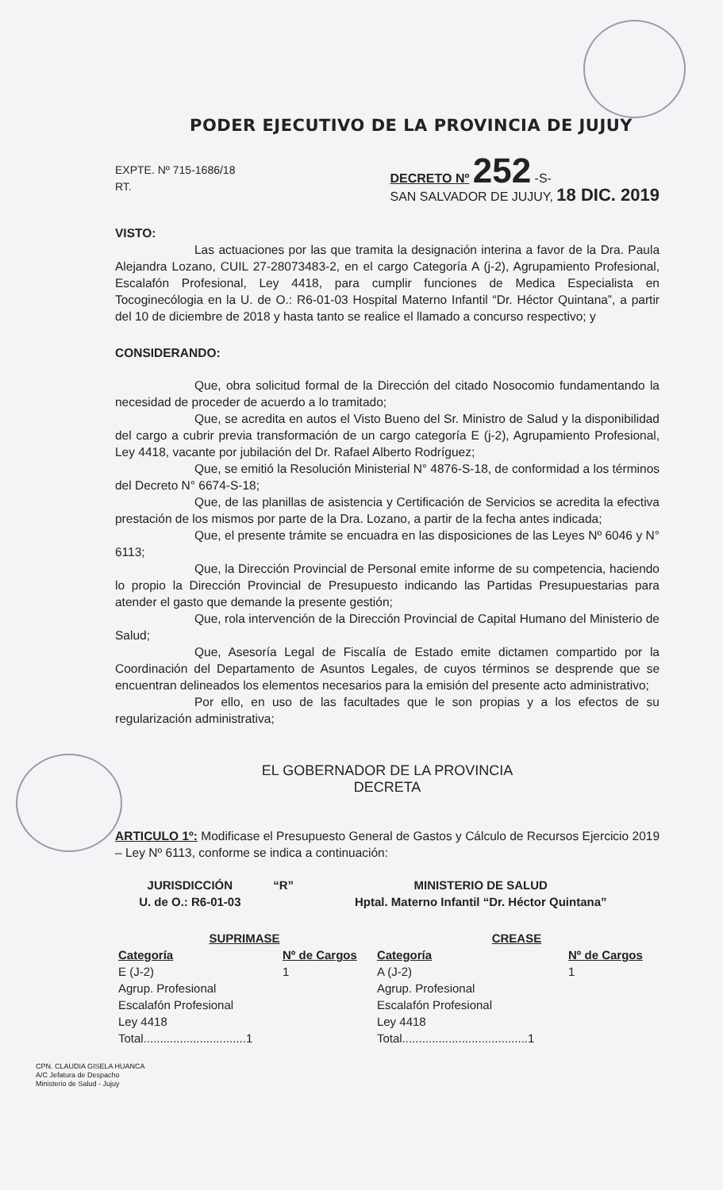PODER EJECUTIVO DE LA PROVINCIA DE JUJUY
EXPTE. Nº 715-1686/18
RT.
DECRETO Nº 252 -S-
SAN SALVADOR DE JUJUY, 18 DIC. 2019
VISTO:
Las actuaciones por las que tramita la designación interina a favor de la Dra. Paula Alejandra Lozano, CUIL 27-28073483-2, en el cargo Categoría A (j-2), Agrupamiento Profesional, Escalafón Profesional, Ley 4418, para cumplir funciones de Medica Especialista en Tocoginecólogia en la U. de O.: R6-01-03 Hospital Materno Infantil “Dr. Héctor Quintana”, a partir del 10 de diciembre de 2018 y hasta tanto se realice el llamado a concurso respectivo; y
CONSIDERANDO:
Que, obra solicitud formal de la Dirección del citado Nosocomio fundamentando la necesidad de proceder de acuerdo a lo tramitado;
Que, se acredita en autos el Visto Bueno del Sr. Ministro de Salud y la disponibilidad del cargo a cubrir previa transformación de un cargo categoría E (j-2), Agrupamiento Profesional, Ley 4418, vacante por jubilación del Dr. Rafael Alberto Rodríguez;
Que, se emitió la Resolución Ministerial N° 4876-S-18, de conformidad a los términos del Decreto N° 6674-S-18;
Que, de las planillas de asistencia y Certificación de Servicios se acredita la efectiva prestación de los mismos por parte de la Dra. Lozano, a partir de la fecha antes indicada;
Que, el presente trámite se encuadra en las disposiciones de las Leyes Nº 6046 y N° 6113;
Que, la Dirección Provincial de Personal emite informe de su competencia, haciendo lo propio la Dirección Provincial de Presupuesto indicando las Partidas Presupuestarias para atender el gasto que demande la presente gestión;
Que, rola intervención de la Dirección Provincial de Capital Humano del Ministerio de Salud;
Que, Asesoría Legal de Fiscalía de Estado emite dictamen compartido por la Coordinación del Departamento de Asuntos Legales, de cuyos términos se desprende que se encuentran delineados los elementos necesarios para la emisión del presente acto administrativo;
Por ello, en uso de las facultades que le son propias y a los efectos de su regularización administrativa;
EL GOBERNADOR DE LA PROVINCIA
DECRETA
ARTICULO 1º: Modificase el Presupuesto General de Gastos y Cálculo de Recursos Ejercicio 2019 – Ley Nº 6113, conforme se indica a continuación:
| JURISDICCIÓN U. de O.: R6-01-03 | “R” | MINISTERIO DE SALUD Hptal. Materno Infantil “Dr. Héctor Quintana” |
| SUPRIMASE | | CREASE | |
| --- | --- | --- | --- |
| Categoría | Nº de Cargos | Categoría | Nº de Cargos |
| E (J-2) Agrup. Profesional Escalafón Profesional Ley 4418 Total...............................1 | 1 | A (J-2) Agrup. Profesional Escalafón Profesional Ley 4418 Total......................................1 | 1 |
CPN. CLAUDIA GISELA HUANCA
A/C Jefatura de Despacho
Ministerio de Salud - Jujuy